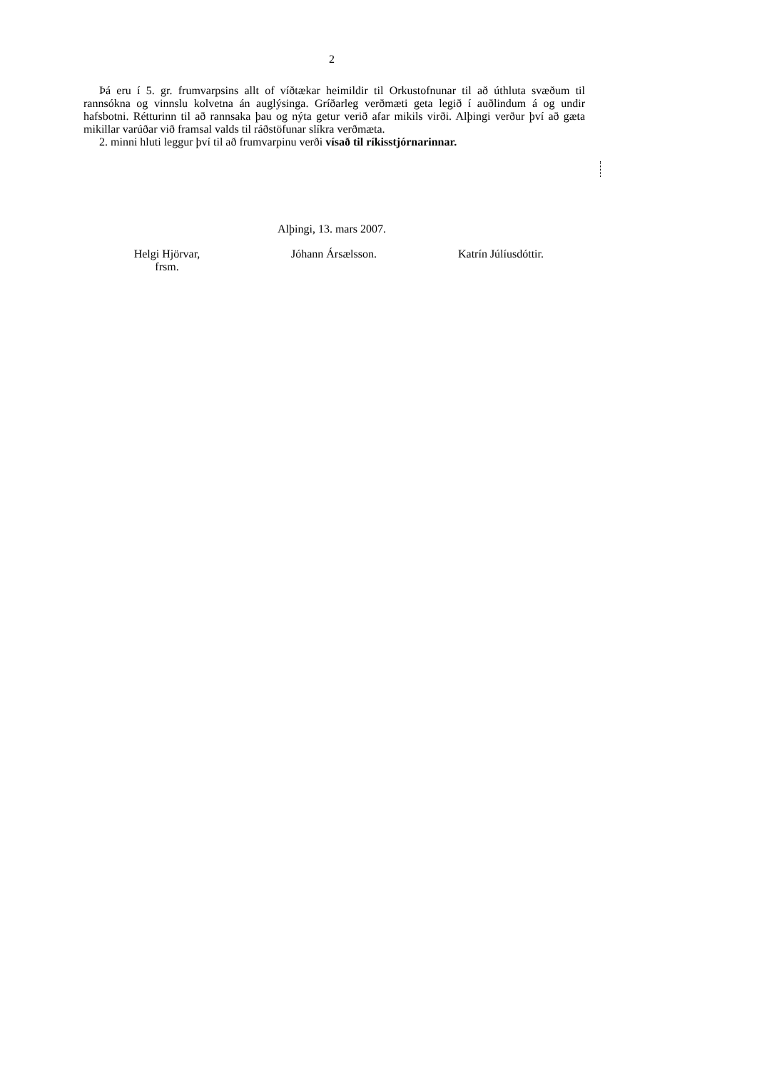2
Þá eru í 5. gr. frumvarpsins allt of víðtækar heimildir til Orkustofnunar til að úthluta svæðum til rannsókna og vinnslu kolvetna án auglýsinga. Gríðarleg verðmæti geta legið í auðlindum á og undir hafsbotni. Rétturinn til að rannsaka þau og nýta getur verið afar mikils virði. Alþingi verður því að gæta mikillar varúðar við framsal valds til ráðstöfunar slíkra verðmæta.
2. minni hluti leggur því til að frumvarpinu verði vísað til ríkisstjórnarinnar.
Alþingi, 13. mars 2007.
Helgi Hjörvar,
frsm.
Jóhann Ársælsson. Katrín Júlíusdóttir.